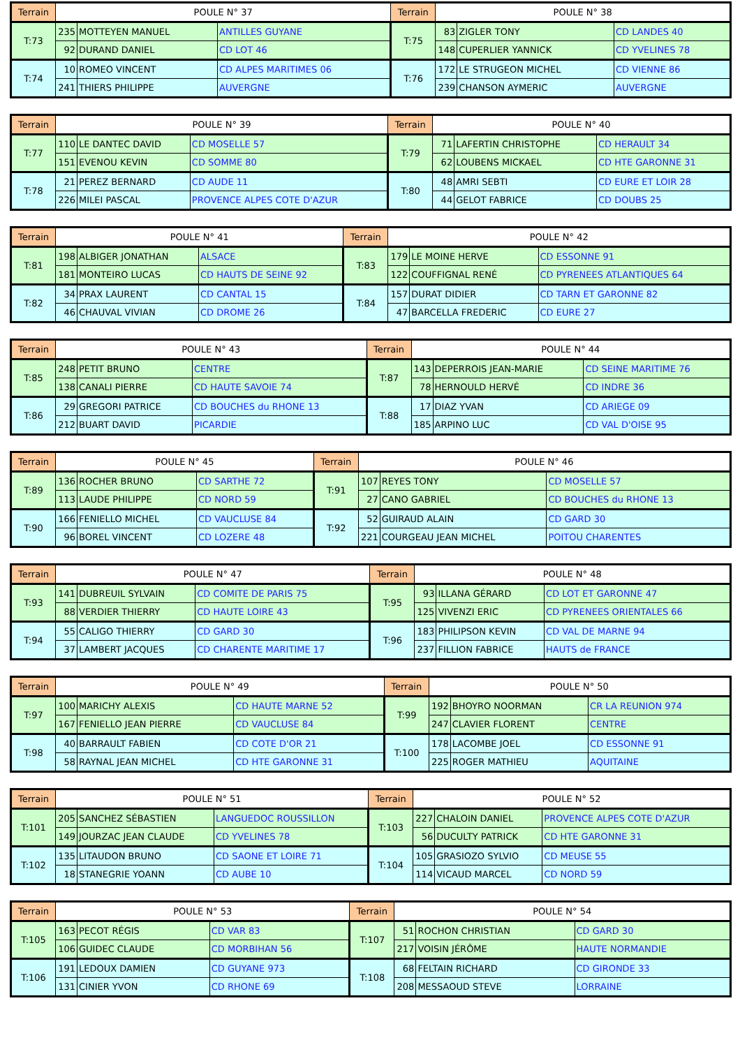| Terrain | POULE N° 37 | | | Terrain | POULE N° 38 | | |
| --- | --- | --- | --- | --- | --- | --- | --- |
| T:73 | 235 | MOTTEYEN MANUEL | ANTILLES GUYANE | T:75 | 83 | ZIGLER TONY | CD LANDES 40 |
| | 92 | DURAND DANIEL | CD LOT 46 | | 148 | CUPERLIER YANNICK | CD YVELINES 78 |
| T:74 | 10 | ROMEO VINCENT | CD ALPES MARITIMES 06 | T:76 | 172 | LE STRUGEON MICHEL | CD VIENNE 86 |
| | 241 | THIERS PHILIPPE | AUVERGNE | | 239 | CHANSON AYMERIC | AUVERGNE |
| Terrain | POULE N° 39 | | | Terrain | POULE N° 40 | | |
| --- | --- | --- | --- | --- | --- | --- | --- |
| T:77 | 110 | LE DANTEC DAVID | CD MOSELLE 57 | T:79 | 71 | LAFERTIN CHRISTOPHE | CD HERAULT 34 |
| | 151 | EVENOU KEVIN | CD SOMME 80 | | 62 | LOUBENS MICKAEL | CD HTE GARONNE 31 |
| T:78 | 21 | PEREZ BERNARD | CD AUDE 11 | T:80 | 48 | AMRI SEBTI | CD EURE ET LOIR 28 |
| | 226 | MILEI PASCAL | PROVENCE ALPES COTE D'AZUR | | 44 | GELOT FABRICE | CD DOUBS 25 |
| Terrain | POULE N° 41 | | | Terrain | POULE N° 42 | | |
| --- | --- | --- | --- | --- | --- | --- | --- |
| T:81 | 198 | ALBIGER JONATHAN | ALSACE | T:83 | 179 | LE MOINE HERVE | CD ESSONNE 91 |
| | 181 | MONTEIRO LUCAS | CD HAUTS DE SEINE 92 | | 122 | COUFFIGNAL RENÉ | CD PYRENEES ATLANTIQUES 64 |
| T:82 | 34 | PRAX LAURENT | CD CANTAL 15 | T:84 | 157 | DURAT DIDIER | CD TARN ET GARONNE 82 |
| | 46 | CHAUVAL VIVIAN | CD DROME 26 | | 47 | BARCELLA FREDERIC | CD EURE 27 |
| Terrain | POULE N° 43 | | | Terrain | POULE N° 44 | | |
| --- | --- | --- | --- | --- | --- | --- | --- |
| T:85 | 248 | PETIT BRUNO | CENTRE | T:87 | 143 | DEPERROIS JEAN-MARIE | CD SEINE MARITIME 76 |
| | 138 | CANALI PIERRE | CD HAUTE SAVOIE 74 | | 78 | HERNOULD HERVÉ | CD INDRE 36 |
| T:86 | 29 | GREGORI PATRICE | CD BOUCHES du RHONE 13 | T:88 | 17 | DIAZ YVAN | CD ARIEGE 09 |
| | 212 | BUART DAVID | PICARDIE | | 185 | ARPINO LUC | CD VAL D'OISE 95 |
| Terrain | POULE N° 45 | | | Terrain | POULE N° 46 | | |
| --- | --- | --- | --- | --- | --- | --- | --- |
| T:89 | 136 | ROCHER BRUNO | CD SARTHE 72 | T:91 | 107 | REYES TONY | CD MOSELLE 57 |
| | 113 | LAUDE PHILIPPE | CD NORD 59 | | 27 | CANO GABRIEL | CD BOUCHES du RHONE 13 |
| T:90 | 166 | FENIELLO MICHEL | CD VAUCLUSE 84 | T:92 | 52 | GUIRAUD ALAIN | CD GARD 30 |
| | 96 | BOREL VINCENT | CD LOZERE 48 | | 221 | COURGEAU JEAN MICHEL | POITOU CHARENTES |
| Terrain | POULE N° 47 | | | Terrain | POULE N° 48 | | |
| --- | --- | --- | --- | --- | --- | --- | --- |
| T:93 | 141 | DUBREUIL SYLVAIN | CD COMITE DE PARIS 75 | T:95 | 93 | ILLANA GÉRARD | CD LOT ET GARONNE 47 |
| | 88 | VERDIER THIERRY | CD HAUTE LOIRE 43 | | 125 | VIVENZI ERIC | CD PYRENEES ORIENTALES 66 |
| T:94 | 55 | CALIGO THIERRY | CD GARD 30 | T:96 | 183 | PHILIPSON KEVIN | CD VAL DE MARNE 94 |
| | 37 | LAMBERT JACQUES | CD CHARENTE MARITIME 17 | | 237 | FILLION FABRICE | HAUTS de FRANCE |
| Terrain | POULE N° 49 | | | Terrain | POULE N° 50 | | |
| --- | --- | --- | --- | --- | --- | --- | --- |
| T:97 | 100 | MARICHY ALEXIS | CD HAUTE MARNE 52 | T:99 | 192 | BHOYRO NOORMAN | CR LA REUNION 974 |
| | 167 | FENIELLO JEAN PIERRE | CD VAUCLUSE 84 | | 247 | CLAVIER FLORENT | CENTRE |
| T:98 | 40 | BARRAULT FABIEN | CD COTE D'OR 21 | T:100 | 178 | LACOMBE JOEL | CD ESSONNE 91 |
| | 58 | RAYNAL JEAN MICHEL | CD HTE GARONNE 31 | | 225 | ROGER MATHIEU | AQUITAINE |
| Terrain | POULE N° 51 | | | Terrain | POULE N° 52 | | |
| --- | --- | --- | --- | --- | --- | --- | --- |
| T:101 | 205 | SANCHEZ SÉBASTIEN | LANGUEDOC ROUSSILLON | T:103 | 227 | CHALOIN DANIEL | PROVENCE ALPES COTE D'AZUR |
| | 149 | JOURZAC JEAN CLAUDE | CD YVELINES 78 | | 56 | DUCULTY PATRICK | CD HTE GARONNE 31 |
| T:102 | 135 | LITAUDON BRUNO | CD SAONE ET LOIRE 71 | T:104 | 105 | GRASIOZO SYLVIO | CD MEUSE 55 |
| | 18 | STANEGRIE YOANN | CD AUBE 10 | | 114 | VICAUD MARCEL | CD NORD 59 |
| Terrain | POULE N° 53 | | | Terrain | POULE N° 54 | | |
| --- | --- | --- | --- | --- | --- | --- | --- |
| T:105 | 163 | PECOT RÉGIS | CD VAR 83 | T:107 | 51 | ROCHON CHRISTIAN | CD GARD 30 |
| | 106 | GUIDEC CLAUDE | CD MORBIHAN 56 | | 217 | VOISIN JÉRÔME | HAUTE NORMANDIE |
| T:106 | 191 | LEDOUX DAMIEN | CD GUYANE 973 | T:108 | 68 | FELTAIN RICHARD | CD GIRONDE 33 |
| | 131 | CINIER YVON | CD RHONE 69 | | 208 | MESSAOUD STEVE | LORRAINE |